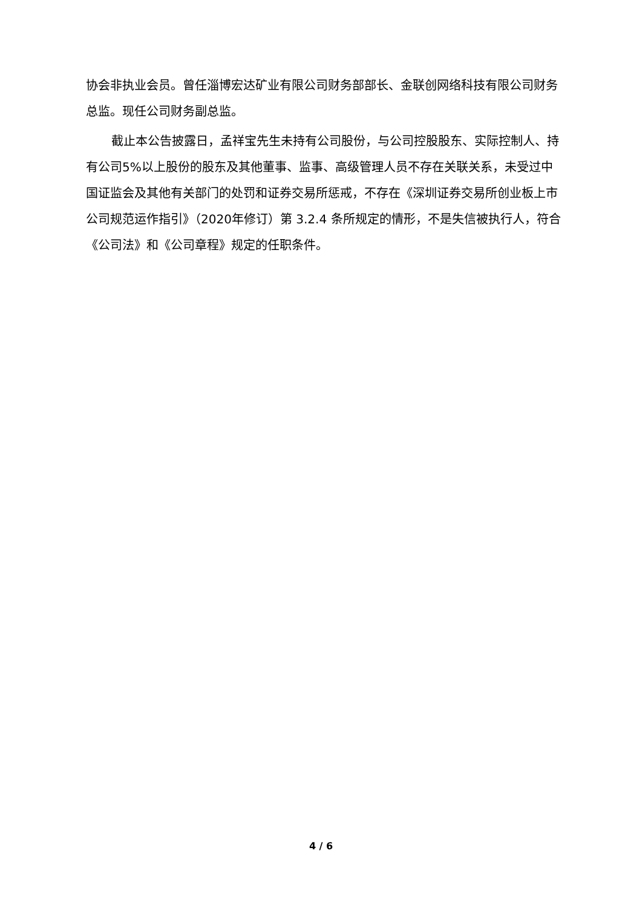协会非执业会员。曾任淄博宏达矿业有限公司财务部部长、金联创网络科技有限公司财务总监。现任公司财务副总监。
截止本公告披露日，孟祥宝先生未持有公司股份，与公司控股股东、实际控制人、持有公司5%以上股份的股东及其他董事、监事、高级管理人员不存在关联关系，未受过中国证监会及其他有关部门的处罚和证券交易所惩戒，不存在《深圳证券交易所创业板上市公司规范运作指引》（2020年修订）第 3.2.4 条所规定的情形，不是失信被执行人，符合《公司法》和《公司章程》规定的任职条件。
4 / 6